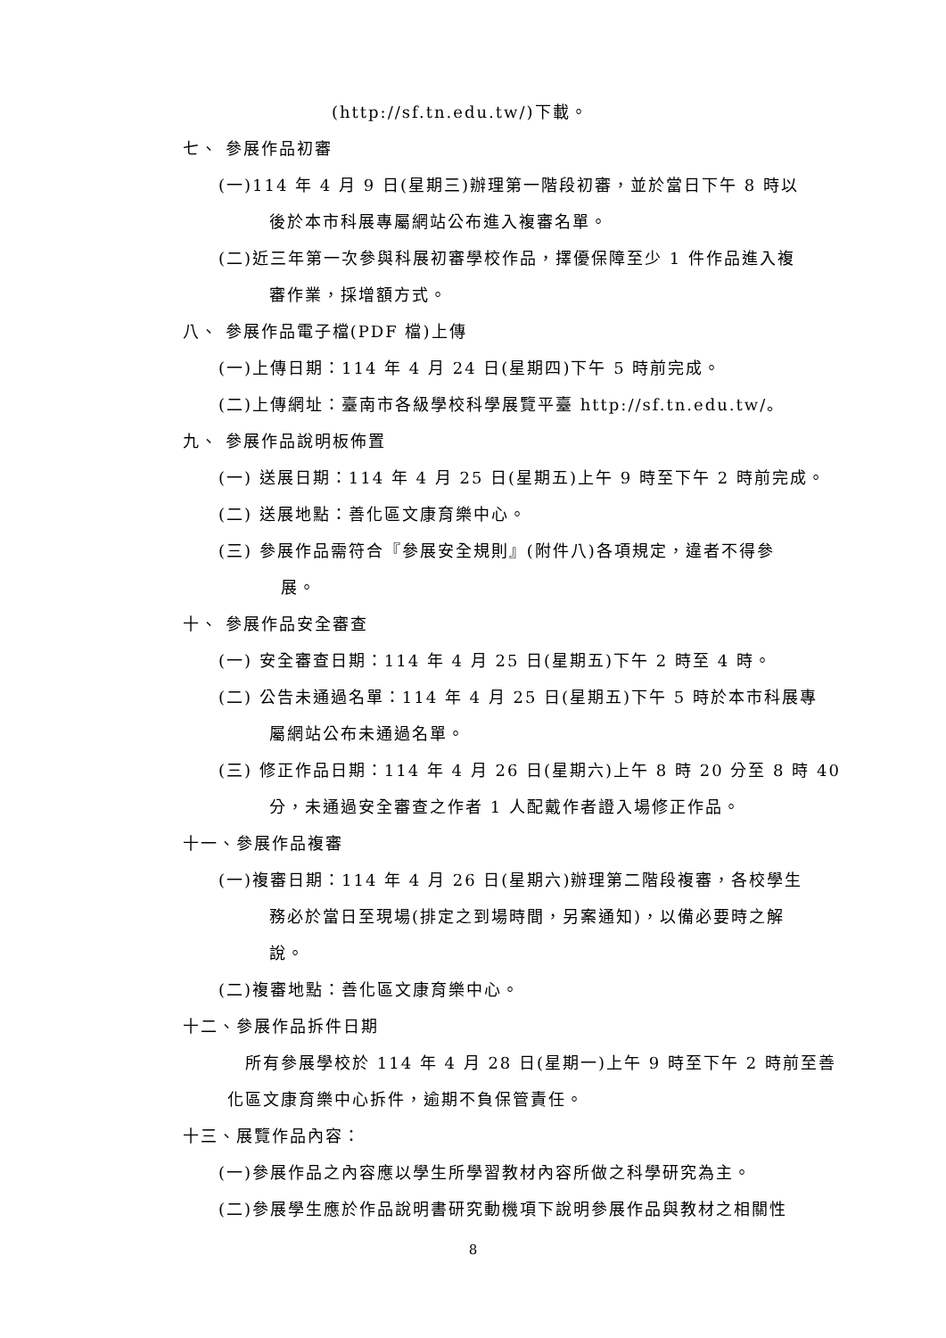(http://sf.tn.edu.tw/)下載。
七、 參展作品初審
(一)114 年 4 月 9 日(星期三)辦理第一階段初審，並於當日下午 8 時以
後於本市科展專屬網站公布進入複審名單。
(二)近三年第一次參與科展初審學校作品，擇優保障至少 1 件作品進入複
審作業，採增額方式。
八、 參展作品電子檔(PDF 檔)上傳
(一)上傳日期：114 年 4 月 24 日(星期四)下午 5 時前完成。
(二)上傳網址：臺南市各級學校科學展覽平臺 http://sf.tn.edu.tw/。
九、 參展作品說明板佈置
(一) 送展日期：114 年 4 月 25 日(星期五)上午 9 時至下午 2 時前完成。
(二) 送展地點：善化區文康育樂中心。
(三) 參展作品需符合『參展安全規則』(附件八)各項規定，違者不得參
展。
十、 參展作品安全審查
(一) 安全審查日期：114 年 4 月 25 日(星期五)下午 2 時至 4 時。
(二) 公告未通過名單：114 年 4 月 25 日(星期五)下午 5 時於本市科展專
屬網站公布未通過名單。
(三) 修正作品日期：114 年 4 月 26 日(星期六)上午 8 時 20 分至 8 時 40
分，未通過安全審查之作者 1 人配戴作者證入場修正作品。
十一、參展作品複審
(一)複審日期：114 年 4 月 26 日(星期六)辦理第二階段複審，各校學生
務必於當日至現場(排定之到場時間，另案通知)，以備必要時之解
說。
(二)複審地點：善化區文康育樂中心。
十二、參展作品拆件日期
所有參展學校於 114 年 4 月 28 日(星期一)上午 9 時至下午 2 時前至善
化區文康育樂中心拆件，逾期不負保管責任。
十三、展覽作品內容：
(一)參展作品之內容應以學生所學習教材內容所做之科學研究為主。
(二)參展學生應於作品說明書研究動機項下說明參展作品與教材之相關性
8